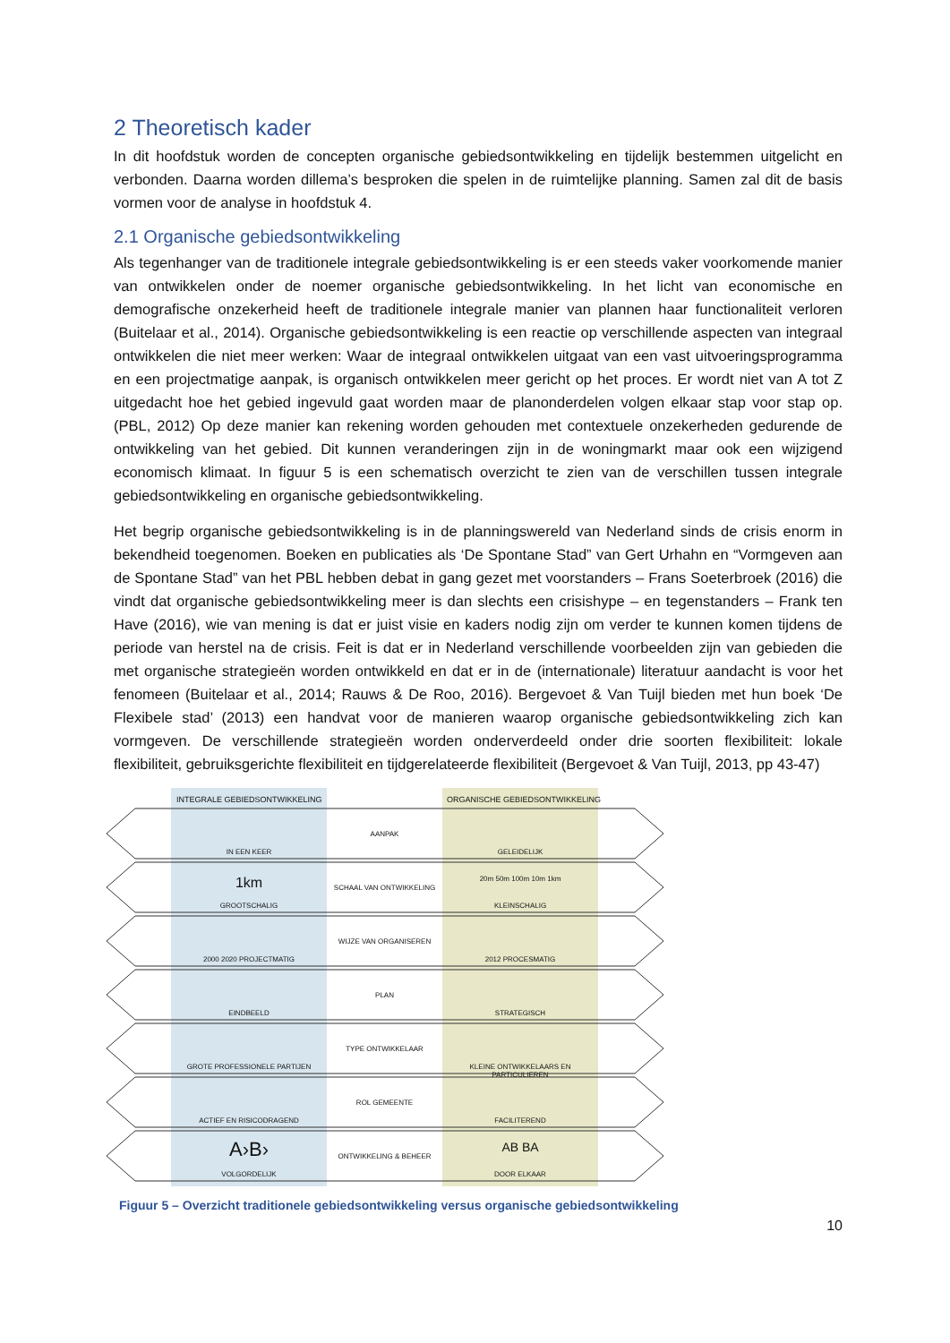2 Theoretisch kader
In dit hoofdstuk worden de concepten organische gebiedsontwikkeling en tijdelijk bestemmen uitgelicht en verbonden. Daarna worden dillema’s besproken die spelen in de ruimtelijke planning. Samen zal dit de basis vormen voor de analyse in hoofdstuk 4.
2.1 Organische gebiedsontwikkeling
Als tegenhanger van de traditionele integrale gebiedsontwikkeling is er een steeds vaker voorkomende manier van ontwikkelen onder de noemer organische gebiedsontwikkeling. In het licht van economische en demografische onzekerheid heeft de traditionele integrale manier van plannen haar functionaliteit verloren (Buitelaar et al., 2014). Organische gebiedsontwikkeling is een reactie op verschillende aspecten van integraal ontwikkelen die niet meer werken: Waar de integraal ontwikkelen uitgaat van een vast uitvoeringsprogramma en een projectmatige aanpak, is organisch ontwikkelen meer gericht op het proces. Er wordt niet van A tot Z uitgedacht hoe het gebied ingevuld gaat worden maar de planonderdelen volgen elkaar stap voor stap op. (PBL, 2012) Op deze manier kan rekening worden gehouden met contextuele onzekerheden gedurende de ontwikkeling van het gebied. Dit kunnen veranderingen zijn in de woningmarkt maar ook een wijzigend economisch klimaat. In figuur 5 is een schematisch overzicht te zien van de verschillen tussen integrale gebiedsontwikkeling en organische gebiedsontwikkeling.
Het begrip organische gebiedsontwikkeling is in de planningswereld van Nederland sinds de crisis enorm in bekendheid toegenomen. Boeken en publicaties als ‘De Spontane Stad” van Gert Urhahn en “Vormgeven aan de Spontane Stad” van het PBL hebben debat in gang gezet met voorstanders – Frans Soeterbroek (2016) die vindt dat organische gebiedsontwikkeling meer is dan slechts een crisishype – en tegenstanders – Frank ten Have (2016), wie van mening is dat er juist visie en kaders nodig zijn om verder te kunnen komen tijdens de periode van herstel na de crisis. Feit is dat er in Nederland verschillende voorbeelden zijn van gebieden die met organische strategieën worden ontwikkeld en dat er in de (internationale) literatuur aandacht is voor het fenomeen (Buitelaar et al., 2014; Rauws & De Roo, 2016). Bergevoet & Van Tuijl bieden met hun boek ‘De Flexibele stad’ (2013) een handvat voor de manieren waarop organische gebiedsontwikkeling zich kan vormgeven. De verschillende strategieën worden onderverdeeld onder drie soorten flexibiliteit: lokale flexibiliteit, gebruiksgerichte flexibiliteit en tijdgerelateerde flexibiliteit (Bergevoet & Van Tuijl, 2013, pp 43-47)
INTEGRALE GEBIEDSONTWIKKELING ORGANISCHE GEBIEDSONTWIKKELING
IN EEN KEER
AANPAK
GELEIDELIJK
1km
GROOTSCHALIG
SCHAAL VAN ONTWIKKELING
20m 50m 100m 10m 1km
KLEINSCHALIG
2000 2020 PROJECTMATIG
WIJZE VAN ORGANISEREN
2012 PROCESMATIG
EINDBEELD
PLAN
STRATEGISCH
GROTE PROFESSIONELE PARTIJEN
TYPE ONTWIKKELAAR
KLEINE ONTWIKKELAARS EN PARTICULIEREN
ACTIEF EN RISICODRAGEND
ROL GEMEENTE
FACILITEREND
A›B›
VOLGORDELIJK
ONTWIKKELING & BEHEER
AB BA
DOOR ELKAAR
Figuur 5 – Overzicht traditionele gebiedsontwikkeling versus organische gebiedsontwikkeling
10